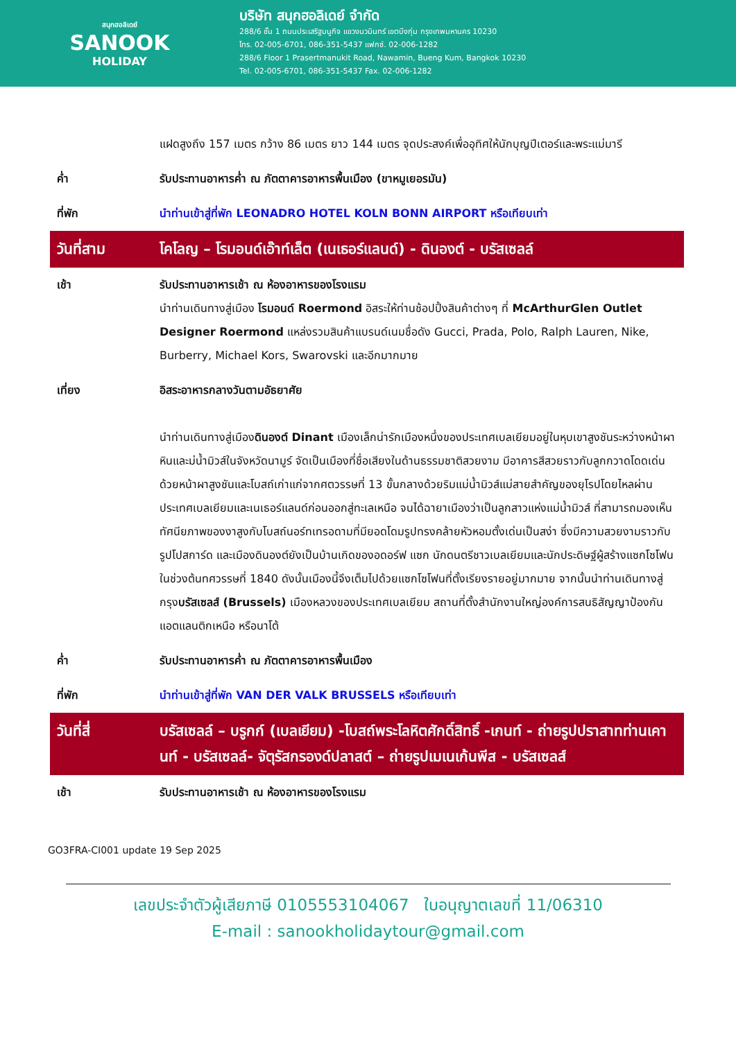สนุกฮอลิเดย์
SANOOK
HOLIDAY
บริษัท สนุกฮอลิเดย์ จำกัด
288/6 ชั้น 1 ถนนประเสริฐมนูกิจ แขวงนวมินทร์ เขตบึงกุ่ม กรุงเทพมหานคร 10230
โทร. 02-005-6701, 086-351-5437 แฟกซ์. 02-006-1282
288/6 Floor 1 Prasertmanukit Road, Nawamin, Bueng Kum, Bangkok 10230
Tel. 02-005-6701, 086-351-5437 Fax. 02-006-1282
| | แฝดสูงถึง 157 เมตร กว้าง 86 เมตร ยาว 144 เมตร จุดประสงค์เพื่ออุทิศให้นักบุญปีเตอร์และพระแม่มารี |
| ค่ำ | รับประทานอาหารค่ำ ณ ภัตตาคารอาหารพื้นเมือง (ขาหมูเยอรมัน) |
| ที่พัก | นำท่านเข้าสู่ที่พัก LEONADRO HOTEL KOLN BONN AIRPORT หรือเทียบเท่า |
| วันที่สาม | โคโลญ – โรมอนด์เอ๊าท์เล็ต (เนเธอร์แลนด์) - ดินองต์ - บรัสเซลล์ |
| เช้า | รับประทานอาหารเช้า ณ ห้องอาหารของโรงแรม นำท่านเดินทางสู่เมือง โรมอนด์ Roermond อิสระให้ท่านช้อปปิ้งสินค้าต่างๆ ที่ McArthurGlen Outlet Designer Roermond แหล่งรวมสินค้าแบรนด์เนมชื่อดัง Gucci, Prada, Polo, Ralph Lauren, Nike, Burberry, Michael Kors, Swarovski และอีกมากมาย |
| เที่ยง | อิสระอาหารกลางวันตามอัธยาศัย นำท่านเดินทางสู่เมือง ดินองต์ Dinant เมืองเล็กน่ารักเมืองหนึ่งของประเทศเบลเยียมอยู่ในหุบเขาสูงชันระหว่างหน้าผาหินและม่น้ำมิวส์ในจังหวัดนามูร์ จัดเป็นเมืองที่ชื่อเสียงในด้านธรรมชาติสวยงาม มีอาคารสีสวยราวกับลูกกวาดโดดเด่นด้วยหน้าผาสูงชันและโบสถ์เก่าแก่จากศตวรรษที่ 13 ขั้นกลางด้วยริมแม่น้ำมิวส์แม่สายสำคัญของยุโรปโดยไหลผ่านประเทศเบลเยียมและเนเธอร์แลนด์ก่อนออกสู่ทะเลเหนือ จนได้ฉายาเมืองว่าเป็นลูกสาวแห่งแม่น้ำมิวส์ ที่สามารถมองเห็นทัศนียภาพของงาสูงกับโบสถ์นอร์ทเทรอดามที่มียอดโดมรูปทรงคล้ายหัวหอมตั้งเด่นเป็นสง่า ซึ่งมีความสวยงามราวกับรูปโปสการ์ด และเมืองดินองต์ยังเป็นบ้านเกิดของอดอร์ฟ แซก นักดนตรีชาวเบลเยียมและนักประดิษฐ์ผู้สร้างแซกโซโฟนในช่วงต้นทศวรรษที่ 1840 ดังนั้นเมืองนี้จึงเต็มไปด้วยแซกโซโฟนที่ตั้งเรียงรายอยู่มากมาย จากนั้นนำท่านเดินทางสู่กรุง บรัสเซลส์ (Brussels) เมืองหลวงของประเทศเบลเยียม สถานที่ตั้งสำนักงานใหญ่องค์การสนธิสัญญาป้องกันแอตแลนติกเหนือ หรือนาโต้ |
| ค่ำ | รับประทานอาหารค่ำ ณ ภัตตาคารอาหารพื้นเมือง |
| ที่พัก | นำท่านเข้าสู่ที่พัก VAN DER VALK BRUSSELS หรือเทียบเท่า |
| วันที่สี่ | บรัสเซลล์ – บรูกก์ (เบลเยียม) -โบสถ์พระโลหิตศักดิ์สิทธิ์ -เกนท์ - ถ่ายรูปปราสาทท่านเคานท์ - บรัสเซลล์- จัตุรัสกรองด์ปลาสต์ – ถ่ายรูปเมเนเก้นพีส - บรัสเซลส์ |
| เช้า | รับประทานอาหารเช้า ณ ห้องอาหารของโรงแรม |
GO3FRA-CI001 update 19 Sep 2025
เลขประจำตัวผู้เสียภาษี 0105553104067 ใบอนุญาตเลขที่ 11/06310
E-mail : sanookholidaytour@gmail.com